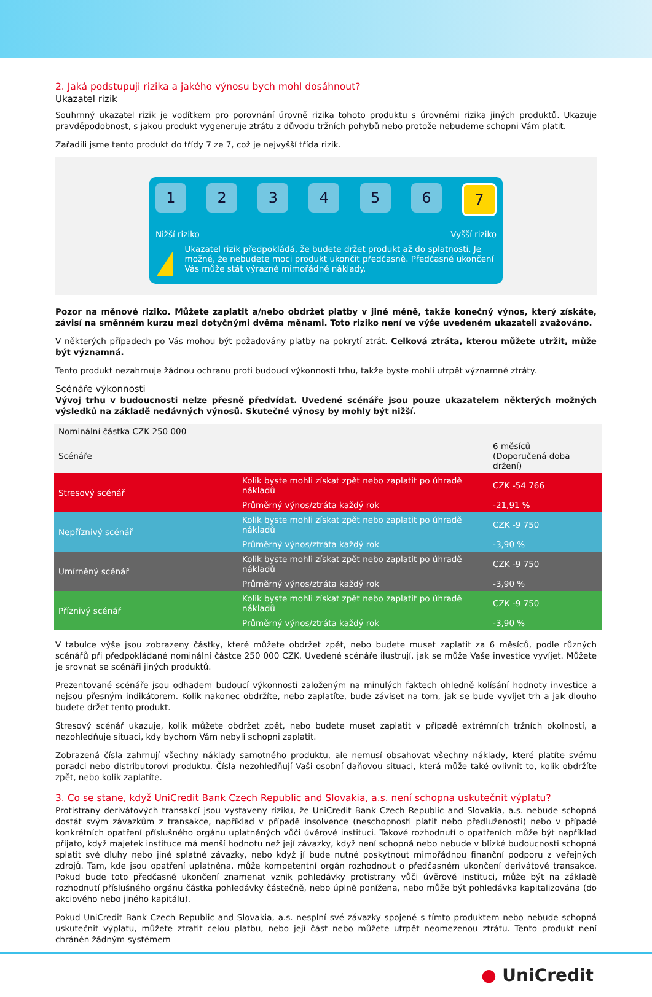2. Jaká podstupuji rizika a jakého výnosu bych mohl dosáhnout?
Ukazatel rizik
Souhrnný ukazatel rizik je vodítkem pro porovnání úrovně rizika tohoto produktu s úrovněmi rizika jiných produktů. Ukazuje pravděpodobnost, s jakou produkt vygeneruje ztrátu z důvodu tržních pohybů nebo protože nebudeme schopni Vám platit.
Zařadili jsme tento produkt do třídy 7 ze 7, což je nejvyšší třída rizik.
1 2 3 4 5 6 7
Nižší riziko Vyšší riziko
!
Ukazatel rizik předpokládá, že budete držet produkt až do splatnosti. Je možné, že nebudete moci produkt ukončit předčasně. Předčasné ukončení Vás může stát výrazné mimořádné náklady.
Pozor na měnové riziko. Můžete zaplatit a/nebo obdržet platby v jiné měně, takže konečný výnos, který získáte, závisí na směnném kurzu mezi dotyčnými dvěma měnami. Toto riziko není ve výše uvedeném ukazateli zvažováno.
V některých případech po Vás mohou být požadovány platby na pokrytí ztrát. Celková ztráta, kterou můžete utržit, může být významná.
Tento produkt nezahrnuje žádnou ochranu proti budoucí výkonnosti trhu, takže byste mohli utrpět významné ztráty.
Scénáře výkonnosti
Vývoj trhu v budoucnosti nelze přesně předvídat. Uvedené scénáře jsou pouze ukazatelem některých možných výsledků na základě nedávných výnosů. Skutečné výnosy by mohly být nižší.
| Nominální částka CZK 250 000 | | |
| --- | --- | --- |
| Scénáře | | 6 měsíců (Doporučená doba držení) |
| Stresový scénář | Kolik byste mohli získat zpět nebo zaplatit po úhradě nákladů | CZK -54 766 |
| | Průměrný výnos/ztráta každý rok | -21,91 % |
| Nepříznivý scénář | Kolik byste mohli získat zpět nebo zaplatit po úhradě nákladů | CZK -9 750 |
| | Průměrný výnos/ztráta každý rok | -3,90 % |
| Umírněný scénář | Kolik byste mohli získat zpět nebo zaplatit po úhradě nákladů | CZK -9 750 |
| | Průměrný výnos/ztráta každý rok | -3,90 % |
| Příznivý scénář | Kolik byste mohli získat zpět nebo zaplatit po úhradě nákladů | CZK -9 750 |
| | Průměrný výnos/ztráta každý rok | -3,90 % |
V tabulce výše jsou zobrazeny částky, které můžete obdržet zpět, nebo budete muset zaplatit za 6 měsíců, podle různých scénářů při předpokládané nominální částce 250 000 CZK. Uvedené scénáře ilustrují, jak se může Vaše investice vyvíjet. Můžete je srovnat se scénáři jiných produktů.
Prezentované scénáře jsou odhadem budoucí výkonnosti založeným na minulých faktech ohledně kolísání hodnoty investice a nejsou přesným indikátorem. Kolik nakonec obdržíte, nebo zaplatíte, bude záviset na tom, jak se bude vyvíjet trh a jak dlouho budete držet tento produkt.
Stresový scénář ukazuje, kolik můžete obdržet zpět, nebo budete muset zaplatit v případě extrémních tržních okolností, a nezohledňuje situaci, kdy bychom Vám nebyli schopni zaplatit.
Zobrazená čísla zahrnují všechny náklady samotného produktu, ale nemusí obsahovat všechny náklady, které platíte svému poradci nebo distributorovi produktu. Čísla nezohledňují Vaši osobní daňovou situaci, která může také ovlivnit to, kolik obdržíte zpět, nebo kolik zaplatíte.
3. Co se stane, když UniCredit Bank Czech Republic and Slovakia, a.s. není schopna uskutečnit výplatu?
Protistrany derivátových transakcí jsou vystaveny riziku, že UniCredit Bank Czech Republic and Slovakia, a.s. nebude schopná dostát svým závazkům z transakce, například v případě insolvence (neschopnosti platit nebo předluženosti) nebo v případě konkrétních opatření příslušného orgánu uplatněných vůči úvěrové instituci. Takové rozhodnutí o opatřeních může být například přijato, když majetek instituce má menší hodnotu než její závazky, když není schopná nebo nebude v blízké budoucnosti schopná splatit své dluhy nebo jiné splatné závazky, nebo když jí bude nutné poskytnout mimořádnou finanční podporu z veřejných zdrojů. Tam, kde jsou opatření uplatněna, může kompetentní orgán rozhodnout o předčasném ukončení derivátové transakce. Pokud bude toto předčasné ukončení znamenat vznik pohledávky protistrany vůči úvěrové instituci, může být na základě rozhodnutí příslušného orgánu částka pohledávky částečně, nebo úplně ponížena, nebo může být pohledávka kapitalizována (do akciového nebo jiného kapitálu).
Pokud UniCredit Bank Czech Republic and Slovakia, a.s. nesplní své závazky spojené s tímto produktem nebo nebude schopná uskutečnit výplatu, můžete ztratit celou platbu, nebo její část nebo můžete utrpět neomezenou ztrátu. Tento produkt není chráněn žádným systémem
● UniCredit